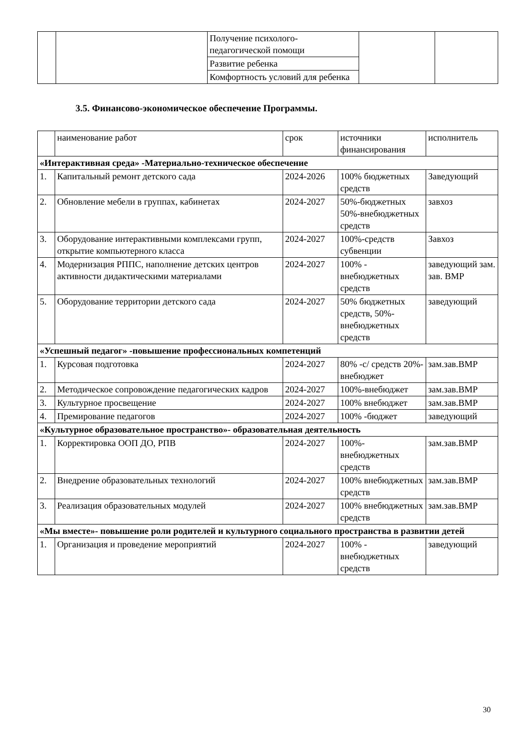| | | Получение психолого-педагогической помощи | | |
| | | Развитие ребенка | | |
| | | Комфортность условий для ребенка | | |
3.5. Финансово-экономическое обеспечение Программы.
| | наименование работ | срок | источники финансирования | исполнитель |
| «Интерактивная среда» -Материально-техническое обеспечение | | | | |
| 1. | Капитальный ремонт детского сада | 2024-2026 | 100% бюджетных средств | Заведующий |
| 2. | Обновление мебели в группах, кабинетах | 2024-2027 | 50%-бюджетных 50%-внебюджетных средств | завхоз |
| 3. | Оборудование интерактивными комплексами групп, открытие компьютерного класса | 2024-2027 | 100%-средств субвенции | Завхоз |
| 4. | Модернизация РППС, наполнение детских центров активности дидактическими материалами | 2024-2027 | 100% - внебюджетных средств | заведующий зам. зав. ВМР |
| 5. | Оборудование территории детского сада | 2024-2027 | 50% бюджетных средств, 50%-внебюджетных средств | заведующий |
| «Успешный педагог» -повышение профессиональных компетенций | | | | |
| 1. | Курсовая подготовка | 2024-2027 | 80% -с/ средств 20%-внебюджет | зам.зав.ВМР |
| 2. | Методическое сопровождение педагогических кадров | 2024-2027 | 100%-внебюджет | зам.зав.ВМР |
| 3. | Культурное просвещение | 2024-2027 | 100% внебюджет | зам.зав.ВМР |
| 4. | Премирование педагогов | 2024-2027 | 100% -бюджет | заведующий |
| «Культурное образовательное пространство»- образовательная деятельность | | | | |
| 1. | Корректировка ООП ДО, РПВ | 2024-2027 | 100%-внебюджетных средств | зам.зав.ВМР |
| 2. | Внедрение образовательных технологий | 2024-2027 | 100% внебюджетных средств | зам.зав.ВМР |
| 3. | Реализация образовательных модулей | 2024-2027 | 100% внебюджетных средств | зам.зав.ВМР |
| «Мы вместе»- повышение роли родителей и культурного социального пространства в развитии детей | | | | |
| 1. | Организация и проведение мероприятий | 2024-2027 | 100% - внебюджетных средств | заведующий |
30